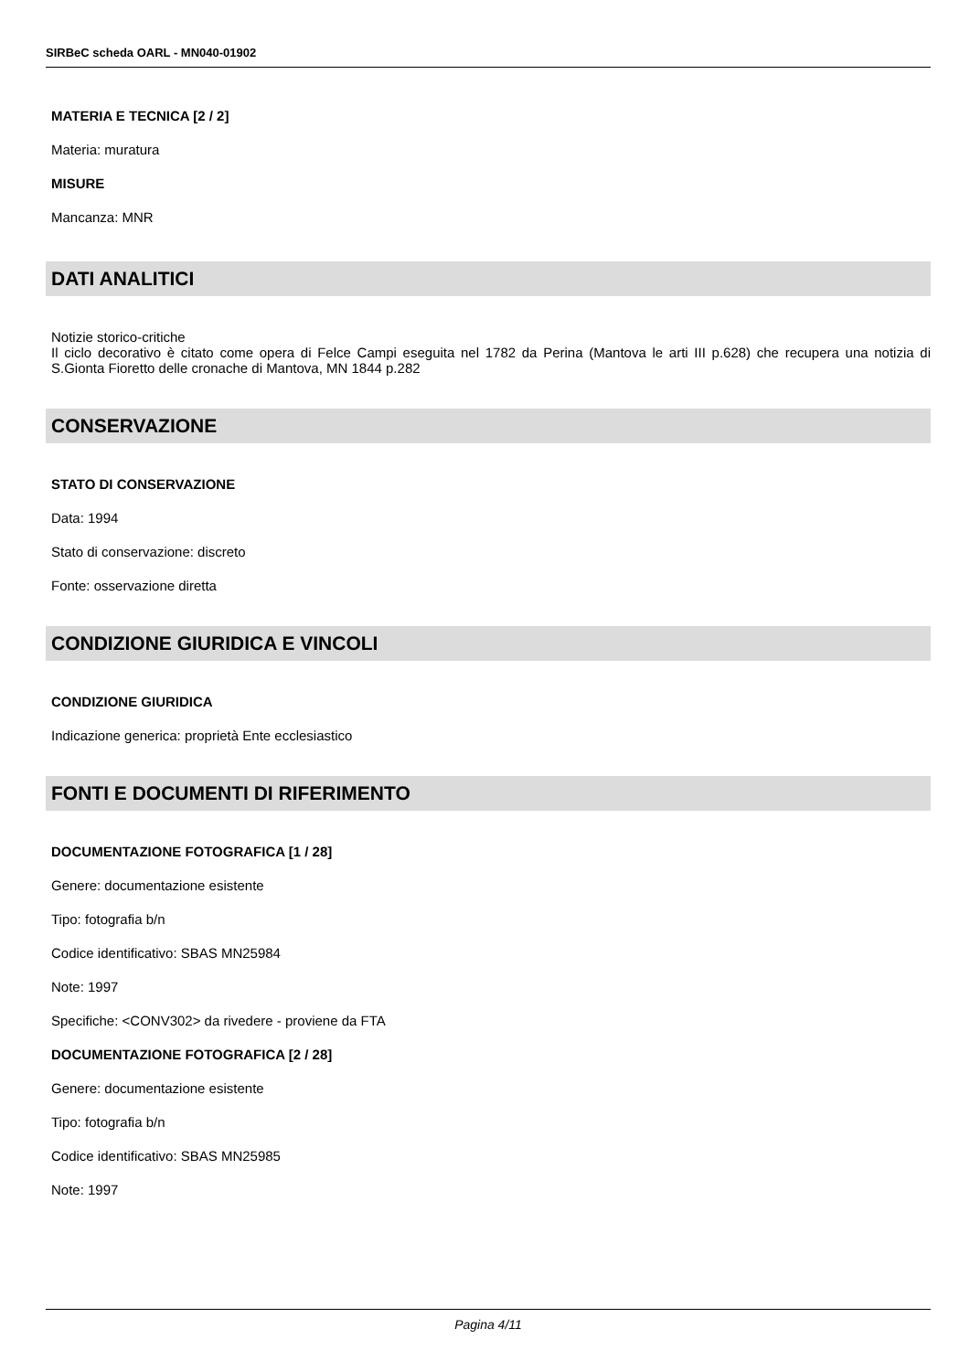SIRBeC scheda OARL - MN040-01902
MATERIA E TECNICA [2 / 2]
Materia: muratura
MISURE
Mancanza: MNR
DATI ANALITICI
Notizie storico-critiche
Il ciclo decorativo è citato come opera di Felce Campi eseguita nel 1782 da Perina (Mantova le arti III p.628) che recupera una notizia di S.Gionta Fioretto delle cronache di Mantova, MN 1844 p.282
CONSERVAZIONE
STATO DI CONSERVAZIONE
Data: 1994
Stato di conservazione: discreto
Fonte: osservazione diretta
CONDIZIONE GIURIDICA E VINCOLI
CONDIZIONE GIURIDICA
Indicazione generica: proprietà Ente ecclesiastico
FONTI E DOCUMENTI DI RIFERIMENTO
DOCUMENTAZIONE FOTOGRAFICA [1 / 28]
Genere: documentazione esistente
Tipo: fotografia b/n
Codice identificativo: SBAS MN25984
Note: 1997
Specifiche: <CONV302> da rivedere - proviene da FTA
DOCUMENTAZIONE FOTOGRAFICA [2 / 28]
Genere: documentazione esistente
Tipo: fotografia b/n
Codice identificativo: SBAS MN25985
Note: 1997
Pagina 4/11